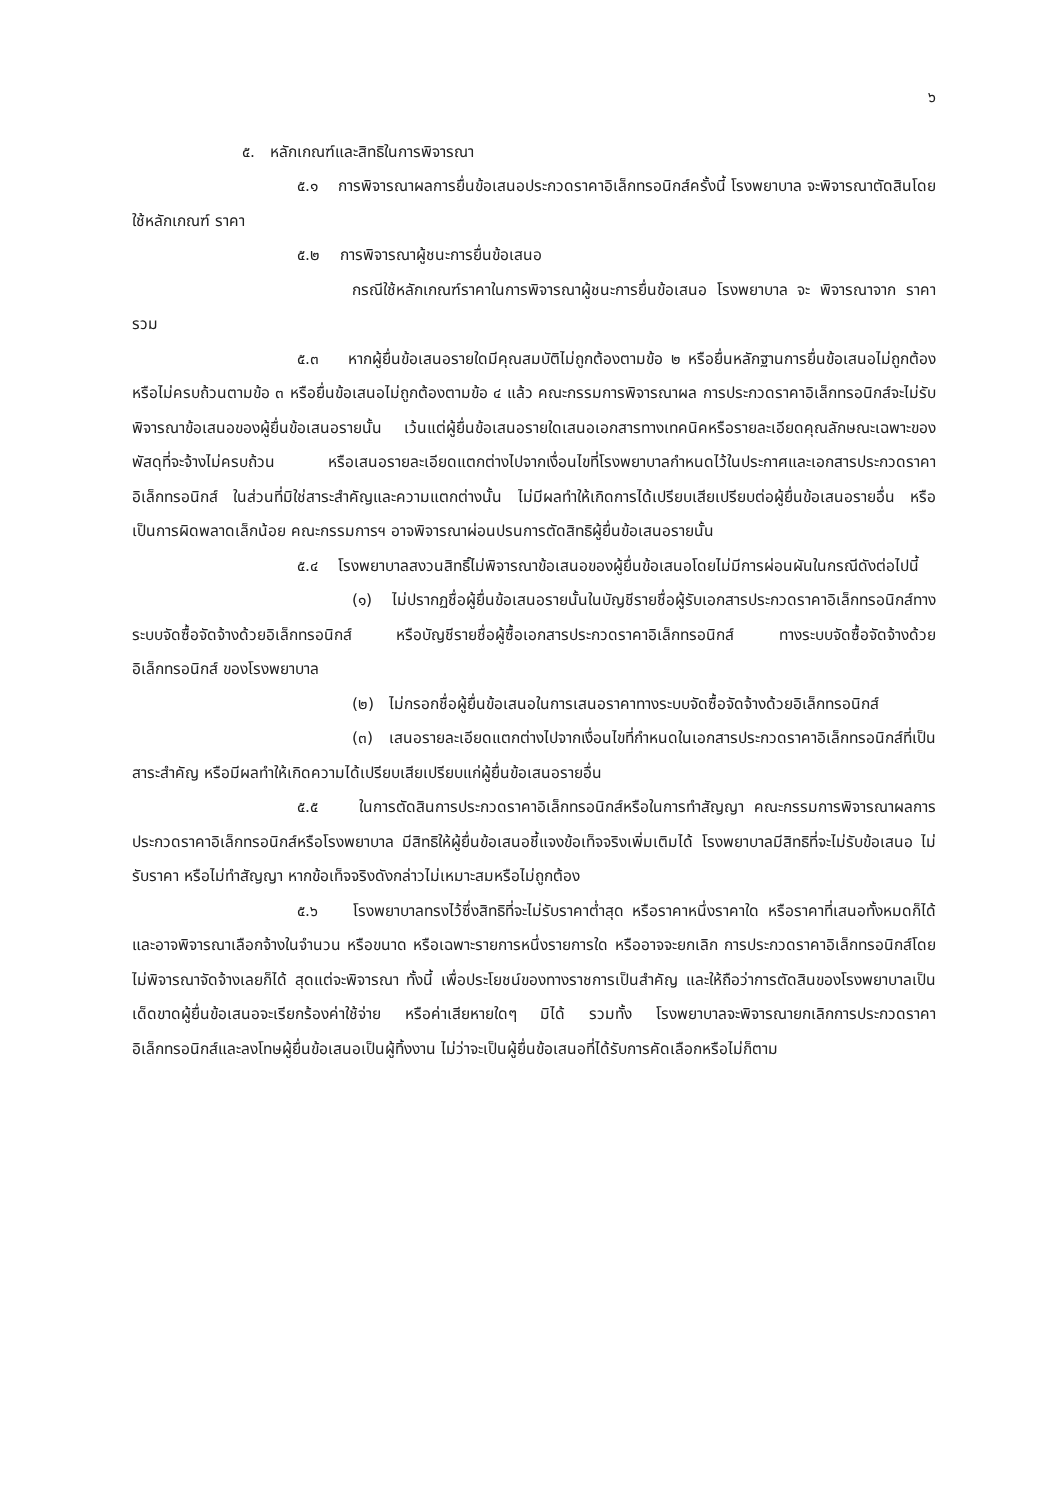๖
๕. หลักเกณฑ์และสิทธิในการพิจารณา
๕.๑ การพิจารณาผลการยื่นข้อเสนอประกวดราคาอิเล็กทรอนิกส์ครั้งนี้ โรงพยาบาล จะพิจารณาตัดสินโดยใช้หลักเกณฑ์ ราคา
๕.๒ การพิจารณาผู้ชนะการยื่นข้อเสนอ
กรณีใช้หลักเกณฑ์ราคาในการพิจารณาผู้ชนะการยื่นข้อเสนอ โรงพยาบาล จะ พิจารณาจาก ราคารวม
๕.๓ หากผู้ยื่นข้อเสนอรายใดมีคุณสมบัติไม่ถูกต้องตามข้อ ๒ หรือยื่นหลักฐานการยื่นข้อเสนอไม่ถูกต้อง หรือไม่ครบถ้วนตามข้อ ๓ หรือยื่นข้อเสนอไม่ถูกต้องตามข้อ ๔ แล้ว คณะกรรมการพิจารณาผล การประกวดราคาอิเล็กทรอนิกส์จะไม่รับพิจารณาข้อเสนอของผู้ยื่นข้อเสนอรายนั้น เว้นแต่ผู้ยื่นข้อเสนอรายใดเสนอเอกสารทางเทคนิคหรือรายละเอียดคุณลักษณะเฉพาะของพัสดุที่จะจ้างไม่ครบถ้วน หรือเสนอรายละเอียดแตกต่างไปจากเงื่อนไขที่โรงพยาบาลกำหนดไว้ในประกาศและเอกสารประกวดราคาอิเล็กทรอนิกส์ ในส่วนที่มิใช่สาระสำคัญและความแตกต่างนั้น ไม่มีผลทำให้เกิดการได้เปรียบเสียเปรียบต่อผู้ยื่นข้อเสนอรายอื่น หรือเป็นการผิดพลาดเล็กน้อย คณะกรรมการฯ อาจพิจารณาผ่อนปรนการตัดสิทธิผู้ยื่นข้อเสนอรายนั้น
๕.๔ โรงพยาบาลสงวนสิทธิ์ไม่พิจารณาข้อเสนอของผู้ยื่นข้อเสนอโดยไม่มีการผ่อนผันในกรณีดังต่อไปนี้
(๑) ไม่ปรากฏชื่อผู้ยื่นข้อเสนอรายนั้นในบัญชีรายชื่อผู้รับเอกสารประกวดราคาอิเล็กทรอนิกส์ทางระบบจัดซื้อจัดจ้างด้วยอิเล็กทรอนิกส์ หรือบัญชีรายชื่อผู้ซื้อเอกสารประกวดราคาอิเล็กทรอนิกส์ ทางระบบจัดซื้อจัดจ้างด้วยอิเล็กทรอนิกส์ ของโรงพยาบาล
(๒) ไม่กรอกชื่อผู้ยื่นข้อเสนอในการเสนอราคาทางระบบจัดซื้อจัดจ้างด้วยอิเล็กทรอนิกส์
(๓) เสนอรายละเอียดแตกต่างไปจากเงื่อนไขที่กำหนดในเอกสารประกวดราคาอิเล็กทรอนิกส์ที่เป็นสาระสำคัญ หรือมีผลทำให้เกิดความได้เปรียบเสียเปรียบแก่ผู้ยื่นข้อเสนอรายอื่น
๕.๕ ในการตัดสินการประกวดราคาอิเล็กทรอนิกส์หรือในการทำสัญญา คณะกรรมการพิจารณาผลการประกวดราคาอิเล็กทรอนิกส์หรือโรงพยาบาล มีสิทธิให้ผู้ยื่นข้อเสนอชี้แจงข้อเท็จจริงเพิ่มเติมได้ โรงพยาบาลมีสิทธิที่จะไม่รับข้อเสนอ ไม่รับราคา หรือไม่ทำสัญญา หากข้อเท็จจริงดังกล่าวไม่เหมาะสมหรือไม่ถูกต้อง
๕.๖ โรงพยาบาลทรงไว้ซึ่งสิทธิที่จะไม่รับราคาต่ำสุด หรือราคาหนึ่งราคาใด หรือราคาที่เสนอทั้งหมดก็ได้ และอาจพิจารณาเลือกจ้างในจำนวน หรือขนาด หรือเฉพาะรายการหนึ่งรายการใด หรืออาจจะยกเลิก การประกวดราคาอิเล็กทรอนิกส์โดยไม่พิจารณาจัดจ้างเลยก็ได้ สุดแต่จะพิจารณา ทั้งนี้ เพื่อประโยชน์ของทางราชการเป็นสำคัญ และให้ถือว่าการตัดสินของโรงพยาบาลเป็นเด็ดขาดผู้ยื่นข้อเสนอจะเรียกร้องค่าใช้จ่าย หรือค่าเสียหายใดๆ มิได้ รวมทั้ง โรงพยาบาลจะพิจารณายกเลิกการประกวดราคาอิเล็กทรอนิกส์และลงโทษผู้ยื่นข้อเสนอเป็นผู้ทิ้งงาน ไม่ว่าจะเป็นผู้ยื่นข้อเสนอที่ได้รับการคัดเลือกหรือไม่ก็ตาม